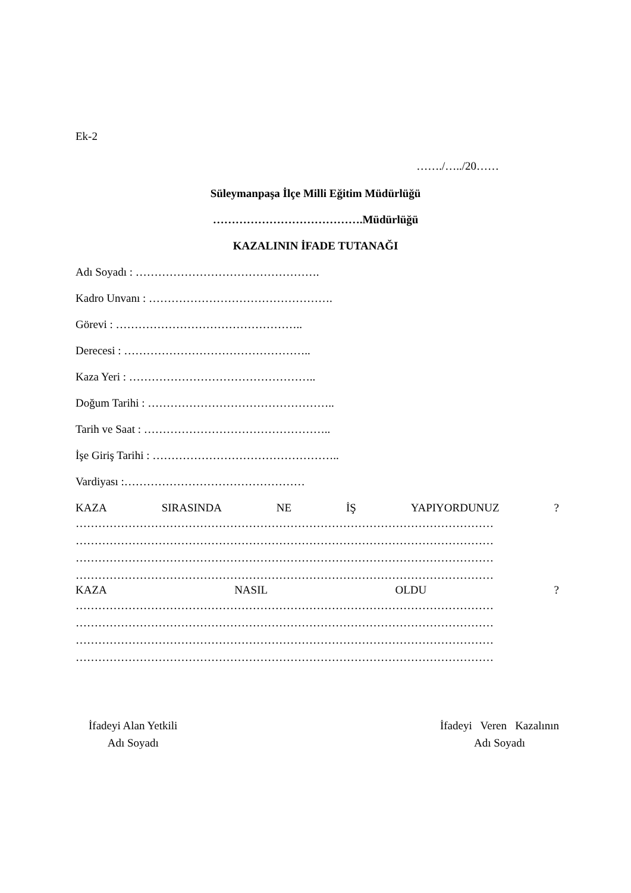Ek-2
……./…../20……
Süleymanpaşa İlçe Milli Eğitim Müdürlüğü
………………………………….Müdürlüğü
KAZALININ İFADE TUTANAĞI
Adı Soyadı : ………………………………………….
Kadro Unvanı : ………………………………………….
Görevi : …………………………………………..
Derecesi : …………………………………………..
Kaza Yeri : …………………………………………..
Doğum Tarihi : …………………………………………..
Tarih ve Saat : …………………………………………..
İşe Giriş Tarihi : …………………………………………..
Vardiyası :…………………………………………
KAZA SIRASINDA NE İŞ YAPIYORDUNUZ ?
…………………………………………………………………………………………………
…………………………………………………………………………………………………
…………………………………………………………………………………………………
…………………………………………………………………………………………………
KAZA NASIL OLDU ?
…………………………………………………………………………………………………
…………………………………………………………………………………………………
…………………………………………………………………………………………………
…………………………………………………………………………………………………
İfadeyi Alan Yetkili
Adı Soyadı
İfadeyi Veren Kazalının
Adı Soyadı